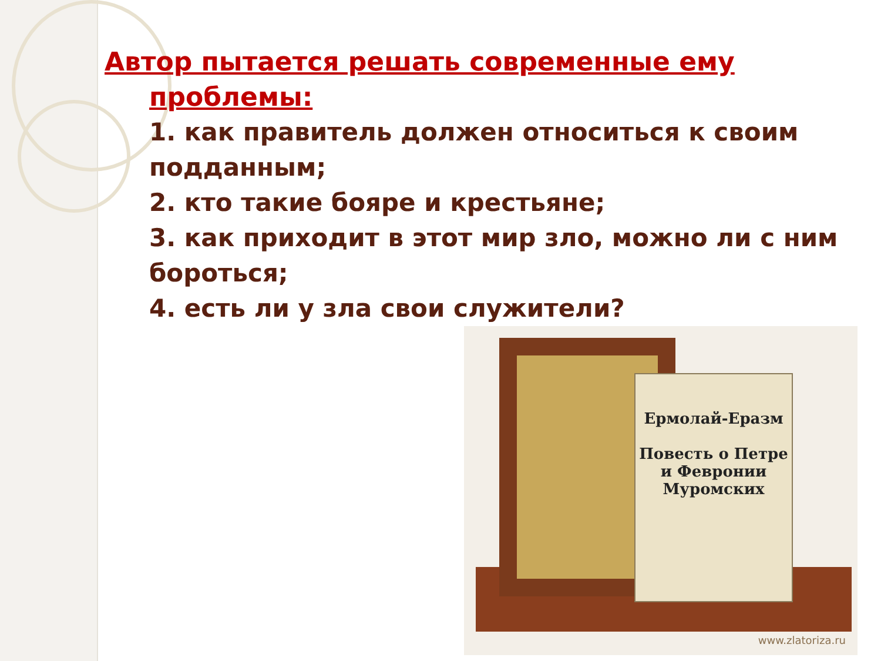Автор пытается решать современные ему
проблемы:
1. как правитель должен относиться к своим подданным;
2. кто такие бояре и крестьяне;
3. как приходит в этот мир зло, можно ли с ним бороться;
4. есть ли у зла свои служители?
Ермолай-Еразм
Повесть о Петре и Февронии Муромских
www.zlatoriza.ru